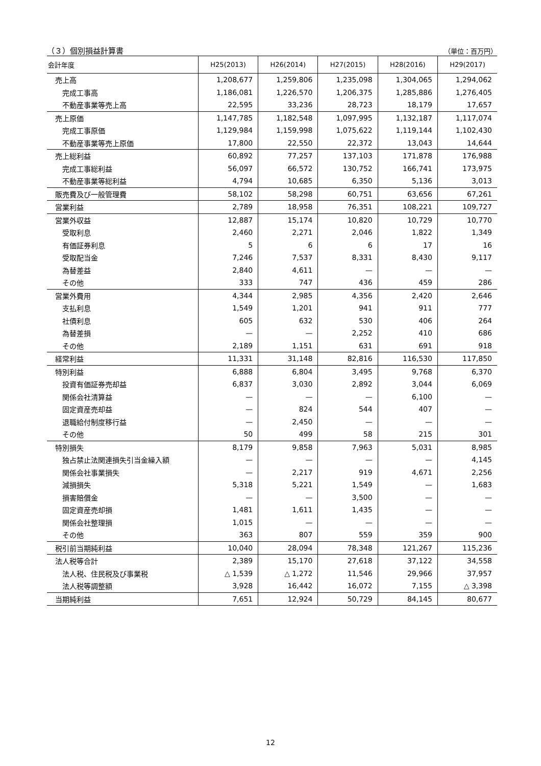（３）個別損益計算書 （単位：百万円）
| 会計年度 | H25(2013) | H26(2014) | H27(2015) | H28(2016) | H29(2017) |
| --- | --- | --- | --- | --- | --- |
| 売上高 | 1,208,677 | 1,259,806 | 1,235,098 | 1,304,065 | 1,294,062 |
| 完成工事高 | 1,186,081 | 1,226,570 | 1,206,375 | 1,285,886 | 1,276,405 |
| 不動産事業等売上高 | 22,595 | 33,236 | 28,723 | 18,179 | 17,657 |
| 売上原価 | 1,147,785 | 1,182,548 | 1,097,995 | 1,132,187 | 1,117,074 |
| 完成工事原価 | 1,129,984 | 1,159,998 | 1,075,622 | 1,119,144 | 1,102,430 |
| 不動産事業等売上原価 | 17,800 | 22,550 | 22,372 | 13,043 | 14,644 |
| 売上総利益 | 60,892 | 77,257 | 137,103 | 171,878 | 176,988 |
| 完成工事総利益 | 56,097 | 66,572 | 130,752 | 166,741 | 173,975 |
| 不動産事業等総利益 | 4,794 | 10,685 | 6,350 | 5,136 | 3,013 |
| 販売費及び一般管理費 | 58,102 | 58,298 | 60,751 | 63,656 | 67,261 |
| 営業利益 | 2,789 | 18,958 | 76,351 | 108,221 | 109,727 |
| 営業外収益 | 12,887 | 15,174 | 10,820 | 10,729 | 10,770 |
| 受取利息 | 2,460 | 2,271 | 2,046 | 1,822 | 1,349 |
| 有価証券利息 | 5 | 6 | 6 | 17 | 16 |
| 受取配当金 | 7,246 | 7,537 | 8,331 | 8,430 | 9,117 |
| 為替差益 | 2,840 | 4,611 | — | — | — |
| その他 | 333 | 747 | 436 | 459 | 286 |
| 営業外費用 | 4,344 | 2,985 | 4,356 | 2,420 | 2,646 |
| 支払利息 | 1,549 | 1,201 | 941 | 911 | 777 |
| 社債利息 | 605 | 632 | 530 | 406 | 264 |
| 為替差損 | — | — | 2,252 | 410 | 686 |
| その他 | 2,189 | 1,151 | 631 | 691 | 918 |
| 経常利益 | 11,331 | 31,148 | 82,816 | 116,530 | 117,850 |
| 特別利益 | 6,888 | 6,804 | 3,495 | 9,768 | 6,370 |
| 投資有価証券売却益 | 6,837 | 3,030 | 2,892 | 3,044 | 6,069 |
| 関係会社清算益 | — | — | — | 6,100 | — |
| 固定資産売却益 | — | 824 | 544 | 407 | — |
| 退職給付制度移行益 | — | 2,450 | — | — | — |
| その他 | 50 | 499 | 58 | 215 | 301 |
| 特別損失 | 8,179 | 9,858 | 7,963 | 5,031 | 8,985 |
| 独占禁止法関連損失引当金繰入額 | — | — | — | — | 4,145 |
| 関係会社事業損失 | — | 2,217 | 919 | 4,671 | 2,256 |
| 減損損失 | 5,318 | 5,221 | 1,549 | — | 1,683 |
| 損害賠償金 | — | — | 3,500 | — | — |
| 固定資産売却損 | 1,481 | 1,611 | 1,435 | — | — |
| 関係会社整理損 | 1,015 | — | — | — | — |
| その他 | 363 | 807 | 559 | 359 | 900 |
| 税引前当期純利益 | 10,040 | 28,094 | 78,348 | 121,267 | 115,236 |
| 法人税等合計 | 2,389 | 15,170 | 27,618 | 37,122 | 34,558 |
| 法人税、住民税及び事業税 | △ 1,539 | △ 1,272 | 11,546 | 29,966 | 37,957 |
| 法人税等調整額 | 3,928 | 16,442 | 16,072 | 7,155 | △ 3,398 |
| 当期純利益 | 7,651 | 12,924 | 50,729 | 84,145 | 80,677 |
12